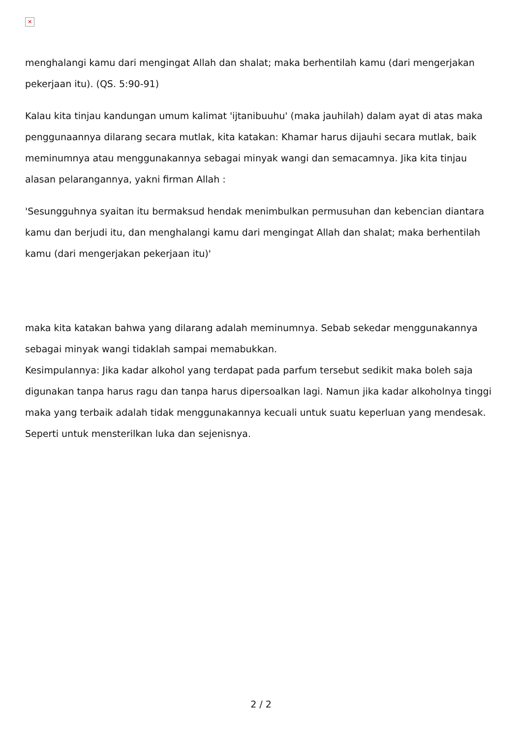✕
menghalangi kamu dari mengingat Allah dan shalat; maka berhentilah kamu (dari mengerjakan pekerjaan itu). (QS. 5:90-91)
Kalau kita tinjau kandungan umum kalimat 'ijtanibuuhu' (maka jauhilah) dalam ayat di atas maka penggunaannya dilarang secara mutlak, kita katakan: Khamar harus dijauhi secara mutlak, baik meminumnya atau menggunakannya sebagai minyak wangi dan semacamnya. Jika kita tinjau alasan pelarangannya, yakni firman Allah :
'Sesungguhnya syaitan itu bermaksud hendak menimbulkan permusuhan dan kebencian diantara kamu dan berjudi itu, dan menghalangi kamu dari mengingat Allah dan shalat; maka berhentilah kamu (dari mengerjakan pekerjaan itu)'
maka kita katakan bahwa yang dilarang adalah meminumnya. Sebab sekedar menggunakannya sebagai minyak wangi tidaklah sampai memabukkan.
Kesimpulannya: Jika kadar alkohol yang terdapat pada parfum tersebut sedikit maka boleh saja digunakan tanpa harus ragu dan tanpa harus dipersoalkan lagi. Namun jika kadar alkoholnya tinggi maka yang terbaik adalah tidak menggunakannya kecuali untuk suatu keperluan yang mendesak. Seperti untuk mensterilkan luka dan sejenisnya.
2 / 2